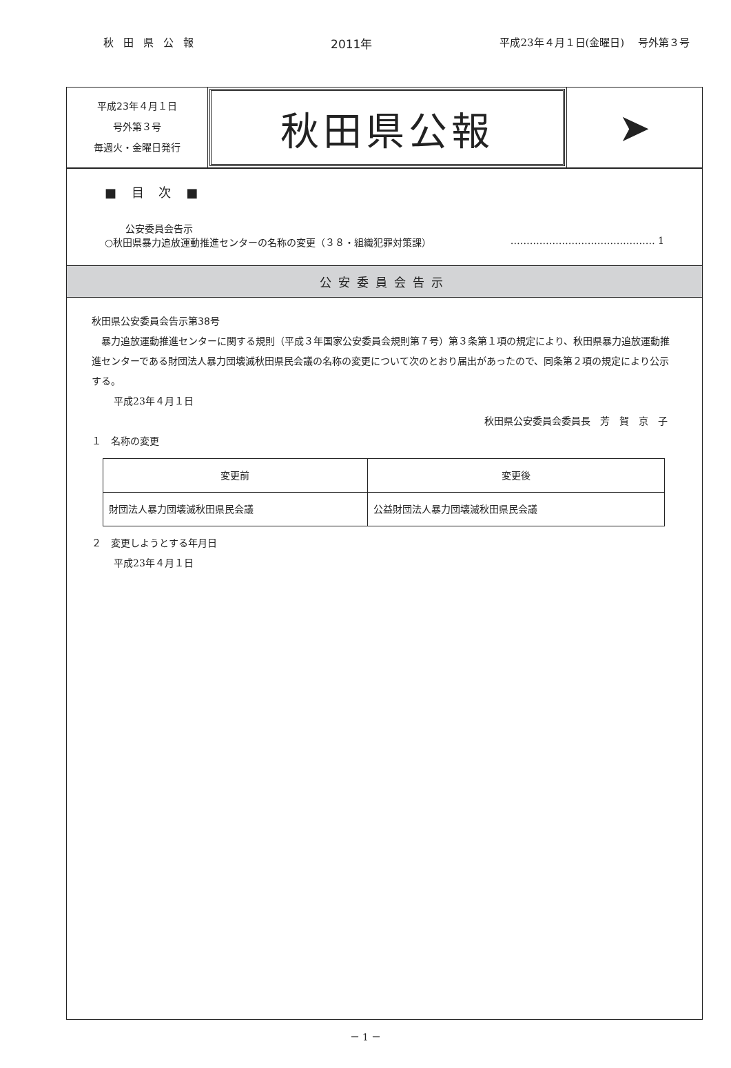秋田県公報 2011年 平成23年４月１日(金曜日)　 号外第３号
平成23年４月１日
号外第３号
毎週火・金曜日発行
秋田県公報 ➤
■ 目 次 ■
公安委員会告示
○秋田県暴力追放運動推進センターの名称の変更（３８・組織犯罪対策課） ……………………………………… 1
公安委員会告示
秋田県公安委員会告示第38号
　暴力追放運動推進センターに関する規則（平成３年国家公安委員会規則第７号）第３条第１項の規定により、秋田県暴力追放運動推進センターである財団法人暴力団壊滅秋田県民会議の名称の変更について次のとおり届出があったので、同条第２項の規定により公示する。
平成23年４月１日
秋田県公安委員会委員長　芳　賀　京　子
１　名称の変更
| 変更前 | 変更後 |
| --- | --- |
| 財団法人暴力団壊滅秋田県民会議 | 公益財団法人暴力団壊滅秋田県民会議 |
２　変更しようとする年月日
平成23年４月１日
－ 1 －